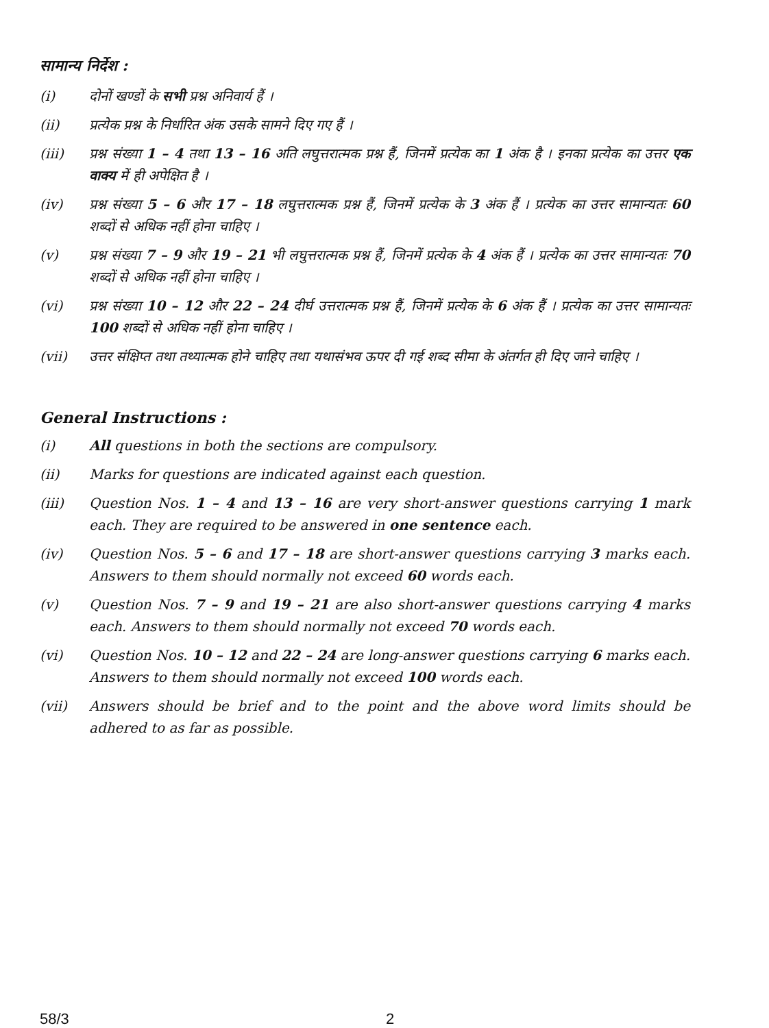सामान्य निर्देश :
(i) दोनों खण्डों के सभी प्रश्न अनिवार्य हैं ।
(ii) प्रत्येक प्रश्न के निर्धारित अंक उसके सामने दिए गए हैं ।
(iii) प्रश्न संख्या 1 – 4 तथा 13 – 16 अति लघुत्तरात्मक प्रश्न हैं, जिनमें प्रत्येक का 1 अंक है । इनका प्रत्येक का उत्तर एक वाक्य में ही अपेक्षित है ।
(iv) प्रश्न संख्या 5 – 6 और 17 – 18 लघुत्तरात्मक प्रश्न हैं, जिनमें प्रत्येक के 3 अंक हैं । प्रत्येक का उत्तर सामान्यतः 60 शब्दों से अधिक नहीं होना चाहिए ।
(v) प्रश्न संख्या 7 – 9 और 19 – 21 भी लघुत्तरात्मक प्रश्न हैं, जिनमें प्रत्येक के 4 अंक हैं । प्रत्येक का उत्तर सामान्यतः 70 शब्दों से अधिक नहीं होना चाहिए ।
(vi) प्रश्न संख्या 10 – 12 और 22 – 24 दीर्घ उत्तरात्मक प्रश्न हैं, जिनमें प्रत्येक के 6 अंक हैं । प्रत्येक का उत्तर सामान्यतः 100 शब्दों से अधिक नहीं होना चाहिए ।
(vii) उत्तर संक्षिप्त तथा तथ्यात्मक होने चाहिए तथा यथासंभव ऊपर दी गई शब्द सीमा के अंतर्गत ही दिए जाने चाहिए ।
General Instructions :
(i) All questions in both the sections are compulsory.
(ii) Marks for questions are indicated against each question.
(iii) Question Nos. 1 – 4 and 13 – 16 are very short-answer questions carrying 1 mark each. They are required to be answered in one sentence each.
(iv) Question Nos. 5 – 6 and 17 – 18 are short-answer questions carrying 3 marks each. Answers to them should normally not exceed 60 words each.
(v) Question Nos. 7 – 9 and 19 – 21 are also short-answer questions carrying 4 marks each. Answers to them should normally not exceed 70 words each.
(vi) Question Nos. 10 – 12 and 22 – 24 are long-answer questions carrying 6 marks each. Answers to them should normally not exceed 100 words each.
(vii) Answers should be brief and to the point and the above word limits should be adhered to as far as possible.
58/3 2